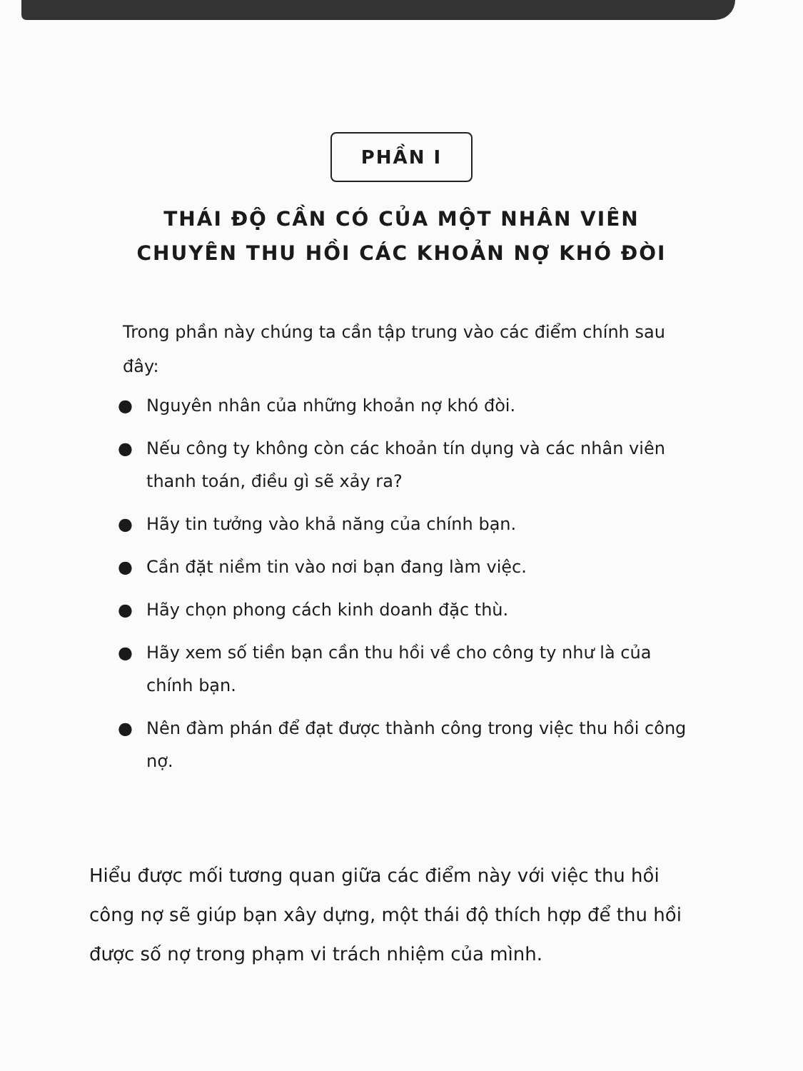PHẦN I
THÁI ĐỘ CẦN CÓ CỦA MỘT NHÂN VIÊN
CHUYÊN THU HỒI CÁC KHOẢN NỢ KHÓ ĐÒI
Trong phần này chúng ta cần tập trung vào các điểm chính sau đây:
● Nguyên nhân của những khoản nợ khó đòi.
● Nếu công ty không còn các khoản tín dụng và các nhân viên thanh toán, điều gì sẽ xảy ra?
● Hãy tin tưởng vào khả năng của chính bạn.
● Cần đặt niềm tin vào nơi bạn đang làm việc.
● Hãy chọn phong cách kinh doanh đặc thù.
● Hãy xem số tiền bạn cần thu hồi về cho công ty như là của chính bạn.
● Nên đàm phán để đạt được thành công trong việc thu hồi công nợ.
Hiểu được mối tương quan giữa các điểm này với việc thu hồi công nợ sẽ giúp bạn xây dựng, một thái độ thích hợp để thu hồi được số nợ trong phạm vi trách nhiệm của mình.